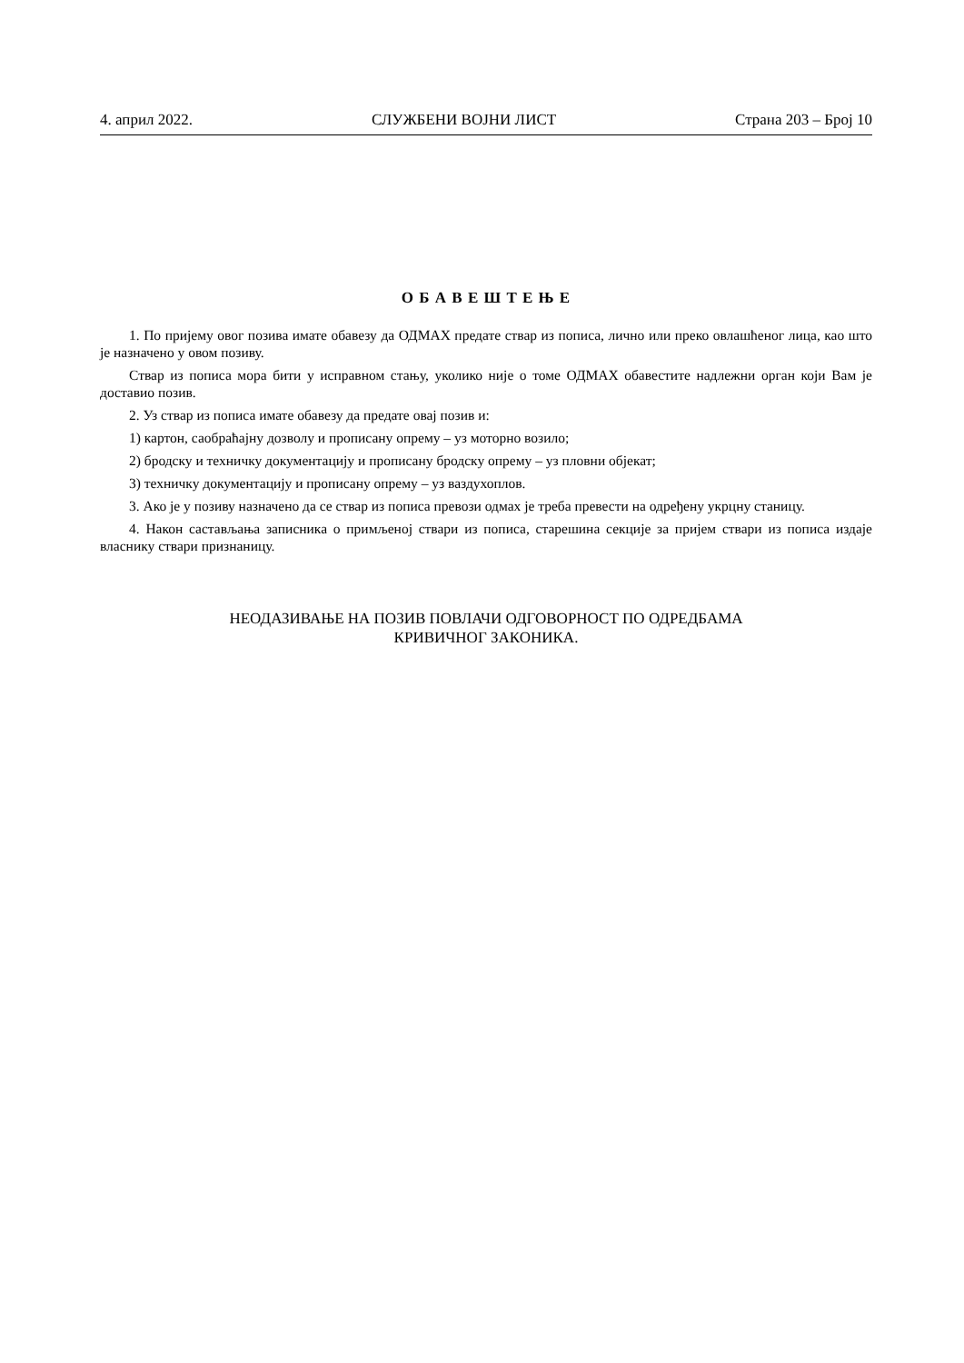4. април 2022. СЛУЖБЕНИ ВОЈНИ ЛИСТ Страна 203 – Број 10
О Б А В Е Ш Т Е Њ Е
1. По пријему овог позива имате обавезу да ОДМАХ предате ствар из пописа, лично или преко овлашћеног лица, као што је назначено у овом позиву.
Ствар из пописа мора бити у исправном стању, уколико није о томе ОДМАХ обавестите надлежни орган који Вам је доставио позив.
2. Уз ствар из пописа имате обавезу да предате овај позив и:
1) картон, саобраћајну дозволу и прописану опрему – уз моторно возило;
2) бродску и техничку документацију и прописану бродску опрему – уз пловни објекат;
3) техничку документацију и прописану опрему – уз ваздухоплов.
3. Ако је у позиву назначено да се ствар из пописа превози одмах је треба превести на одређену укрцну станицу.
4. Након састављања записника о примљеној ствари из пописа, старешина секције за пријем ствари из пописа издаје власнику ствари признаницу.
НЕОДАЗИВАЊЕ НА ПОЗИВ ПОВЛАЧИ ОДГОВОРНОСТ ПО ОДРЕДБАМА
КРИВИЧНОГ ЗАКОНИКА.